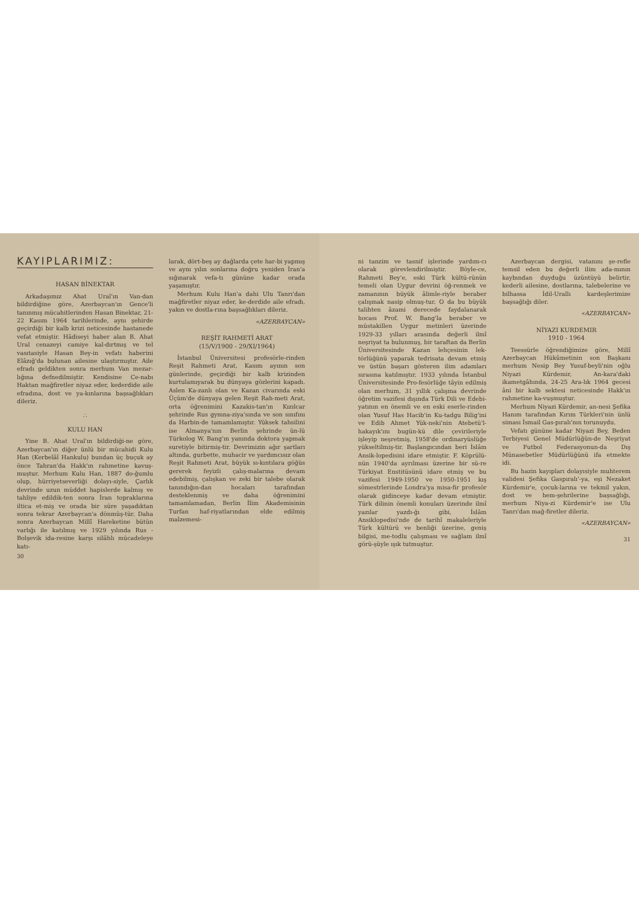KAYIPLARIMIZ:
HASAN BİNEKTAR
Arkadaşımız Ahat Ural'ın Van-dan bildirdiğine göre, Azerbaycan'ın Gence'li tanınmış mücahitlerinden Hasan Binektar, 21-22 Kasım 1964 tarihlerinde, aynı şehirde geçirdiği bir kalb krizi neticesinde hastanede vefat etmiştir. Hâdiseyi haber alan B. Ahat Ural cenazeyi camiye kal-dırtmış ve tel vasıtasiyle Hasan Bey-in vefatı haberini Elâzığ'da bulunan ailesine ulaştırmıştır. Aile efradı geldikten sonra merhum Van mezar-lığına defnedilmiştir. Kendisine Ce-nabı Haktan mağfiretler niyaz eder, kederdide aile efradına, dost ve ya-kınlarına başsağlıkları dileriz.
∴
KULU HAN
Yine B. Ahat Ural'ın bildirdiği-ne göre, Azerbaycan'ın diğer ünlü bir mücahidi Kulu Han (Kerbelâî Hankulu) bundan üç buçuk ay önce Tahran'da Hakk'ın rahmetine kavuş-muştur. Merhum Kulu Han, 1887 do-ğumlu olup, hürriyetseverliği dolayı-siyle, Çarlık devrinde uzun müddet hapislerde kalmış ve tahliye edildik-ten sonra İran topraklarına iltica et-miş ve orada bir süre yaşadıktan sonra tekrar Azerbaycan'a dönmüş-tür. Daha sonra Azerbaycan Millî Hareketine bütün varlığı ile katılmış ve 1929 yılında Rus - Bolşevik ida-resine karşı silâhlı mücadeleye katı-
30
larak, dört-beş ay dağlarda çete har-bi yapmış ve aynı yılın sonlarına doğru yeniden İran'a sığınarak vefa-tı gününe kadar orada yaşamıştır.
Merhum Kulu Han'a dahi Ulu Tanrı'dan mağfiretler niyaz eder, ke-derdide aile efradı, yakın ve dostla-rına başsağlıkları dileriz.
«AZERBAYCAN»
REŞİT RAHMETİ ARAT
(15/V/1900 - 29/XI/1964)
İstanbul Üniversitesi profesörle-rinden Reşit Rahmeti Arat, Kasım ayının son günlerinde, geçirdiği bir kalb krizinden kurtulamıyarak bu dünyaya gözlerini kapadı. Aslen Ka-zanlı olan ve Kazan civarında eski Üçüm'de dünyaya gelen Reşit Rah-meti Arat, orta öğrenimini Kazakis-tan'ın Kızılcar şehrinde Rus gymna-ziya'sında ve son sınıfını da Harbin-de tamamlamıştır. Yüksek tahsilini ise Almanya'nın Berlin şehrinde ün-lü Türkolog W. Bang'ın yanında doktora yapmak suretiyle bitirmiş-tir. Devrimizin ağır şartları altında, gurbette, muhacir ve yardımcısız olan Reşit Rahmeti Arat, büyük sı-kıntılara göğüs gererek feyizli çalış-malarına devam edebilmiş, çalışkan ve zeki bir talebe olarak tanındığın-dan hocaları tarafından desteklenmiş ve daha öğrenimini tamamlamadan, Berlin İlim Akademisinin Turfan haf-riyatlarından elde edilmiş malzemesi-
ni tanzim ve tasnif işlerinde yardım-cı olarak görevlendirilmiştir. Böyle-ce, Rahmeti Bey'e, eski Türk kültü-rünün temeli olan Uygur devrini öğ-renmek ve zamanının büyük âlimle-riyle beraber çalışmak nasip olmuş-tur. O da bu büyük talihten âzami derecede faydalanarak hocası Prof. W. Bang'la beraber ve müstakillen Uygur metinleri üzerinde 1929-33 yılları arasında değerli ilmî neşriyat ta bulunmuş, bir taraftan da Berlin Üniversitesinde Kazan lehçesinin lek-törlüğünü yaparak tedrisata devam etmiş ve üstün başarı gösteren ilim adamları sırasına katılmıştır. 1933 yılında İstanbul Üniversitesinde Pro-fesörlüğe tâyin edilmiş olan merhum, 31 yıllık çalışma devrinde öğretim vazifesi dışında Türk Dili ve Edebi-yatının en önemli ve en eski eserle-rinden olan Yusuf Has Hacib'in Ku-tadgu Bilig'ini ve Edib Ahmet Yük-neki'nin Atebetü'l-hakayık'ını bugün-kü dile çevirileriyle işleyip neşretmiş, 1958'de ordinaryüslüğe yükseltilmiş-tir. Başlangıcından beri İslâm Ansik-lopedisini idare etmiştir. F. Köprülü-nün 1940'da ayrılması üzerine bir sü-re Türkiyat Enstitüsünü idare etmiş ve bu vazifesi 1949-1950 ve 1950-1951 kış sömestrlerinde Londra'ya misa-fir profesör olarak gidinceye kadar devam etmiştir. Türk dilinin önemli konuları üzerinde ilmî yazılar yazdı-ğı gibi, İslâm Ansiklopedisi'nde de tarihî makaleleriyle Türk kültürü ve benliği üzerine, geniş bilgisi, me-todlu çalışması ve sağlam ilmî görü-şüyle ışık tutmuştur.
Azerbaycan dergisi, vatanını şe-refle temsil eden bu değerli ilim ada-mının kaybından duyduğu üzüntüyü belirtir, kederli ailesine, dostlarına, talebelerine ve bilhassa İdil-Urallı kardeşlerimize başsağlığı diler.
«AZERBAYCAN»
NİYAZI KURDEMIR
1910 - 1964
Teessürle öğrendiğimize göre, Millî Azerbaycan Hükûmetinin son Başkanı merhum Nesip Bey Yusuf-beyli'nin oğlu Niyazi Kürdemir, An-kara'daki ikametgâhında, 24-25 Ara-lık 1964 gecesi âni bir kalb sektesi neticesinde Hakk'ın rahmetine ka-vuşmuştur.
Merhum Niyazi Kürdemir, an-nesi Şefika Hanım tarafından Kırım Türkleri'nin ünlü siması İsmail Gas-pıralı'nın torunuydu.
Vefatı gününe kadar Niyazi Bey, Beden Terbiyesi Genel Müdürlüğün-de Neşriyat ve Futbol Federasyonun-da Dış Münasebetler Müdürlüğünü ifa etmekte idi.
Bu hazin kayıpları dolayısiyle muhterem validesi Şefika Gaspıralı'-ya, eşi Nezaket Kürdemir'e, çocuk-larına ve tekmil yakın, dost ve hem-şehrilerine başsağlığı, merhum Niya-zi Kürdemir'e ise Ulu Tanrı'dan mağ-firetler dileriz.
«AZERBAYCAN»
31